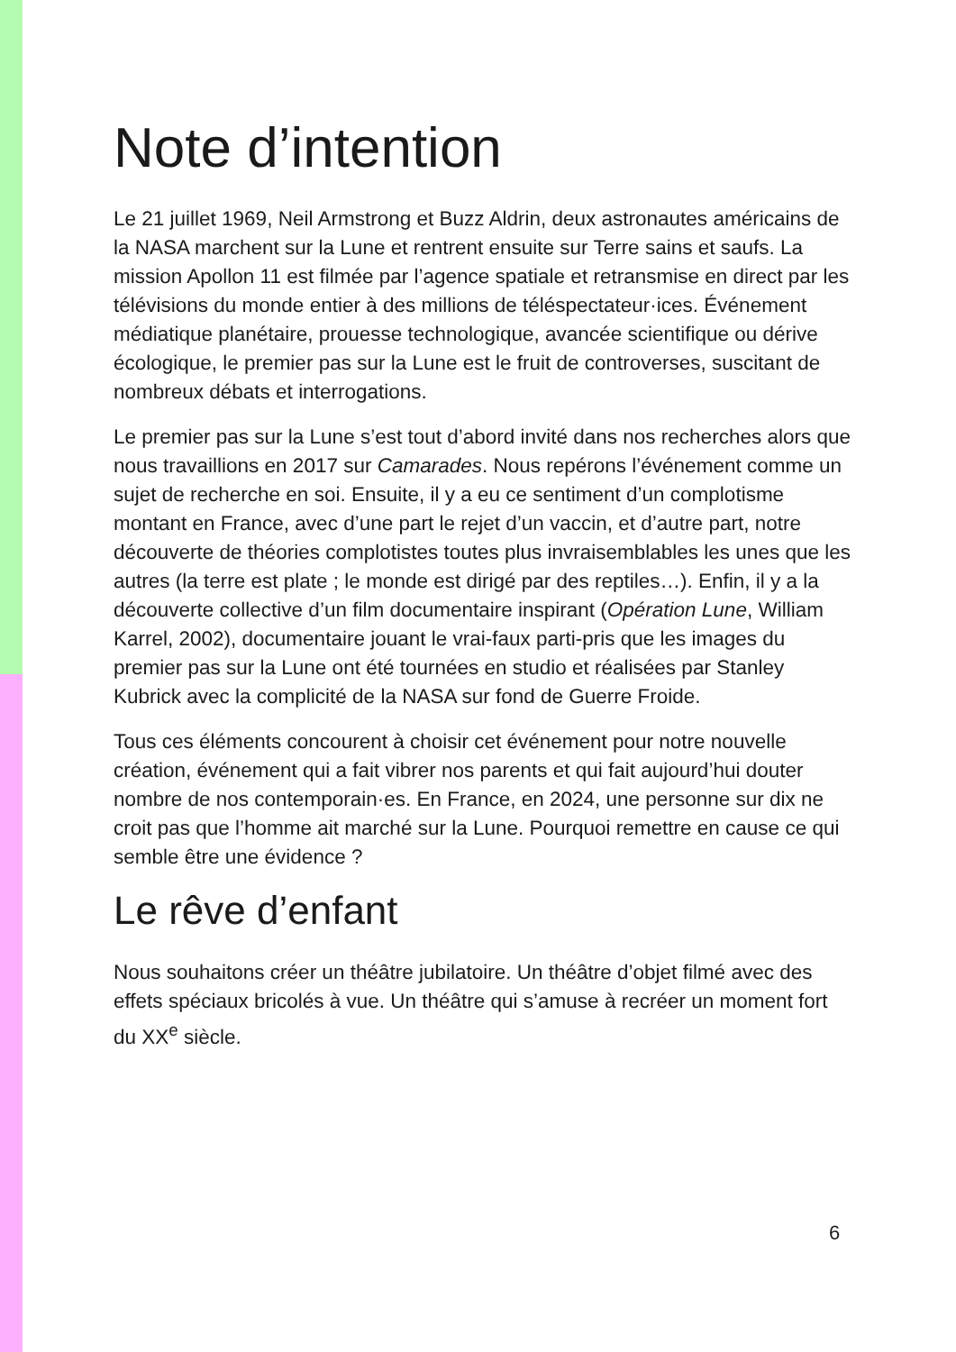Note d’intention
Le 21 juillet 1969, Neil Armstrong et Buzz Aldrin, deux astronautes américains de la NASA marchent sur la Lune et rentrent ensuite sur Terre sains et saufs. La mission Apollon 11 est filmée par l’agence spatiale et retransmise en direct par les télévisions du monde entier à des millions de téléspectateur·ices. Événement médiatique planétaire, prouesse technologique, avancée scientifique ou dérive écologique, le premier pas sur la Lune est le fruit de controverses, suscitant de nombreux débats et interrogations.
Le premier pas sur la Lune s’est tout d’abord invité dans nos recherches alors que nous travaillions en 2017 sur Camarades. Nous repérons l’événement comme un sujet de recherche en soi. Ensuite, il y a eu ce sentiment d’un complotisme montant en France, avec d’une part le rejet d’un vaccin, et d’autre part, notre découverte de théories complotistes toutes plus invraisemblables les unes que les autres (la terre est plate ; le monde est dirigé par des reptiles…). Enfin, il y a la découverte collective d’un film documentaire inspirant (Opération Lune, William Karrel, 2002), documentaire jouant le vrai-faux parti-pris que les images du premier pas sur la Lune ont été tournées en studio et réalisées par Stanley Kubrick avec la complicité de la NASA sur fond de Guerre Froide.
Tous ces éléments concourent à choisir cet événement pour notre nouvelle création, événement qui a fait vibrer nos parents et qui fait aujourd’hui douter nombre de nos contemporain·es. En France, en 2024, une personne sur dix ne croit pas que l’homme ait marché sur la Lune. Pourquoi remettre en cause ce qui semble être une évidence ?
Le rêve d’enfant
Nous souhaitons créer un théâtre jubilatoire. Un théâtre d’objet filmé avec des effets spéciaux bricolés à vue. Un théâtre qui s’amuse à recréer un moment fort du XX<sup>e</sup> siècle.
6